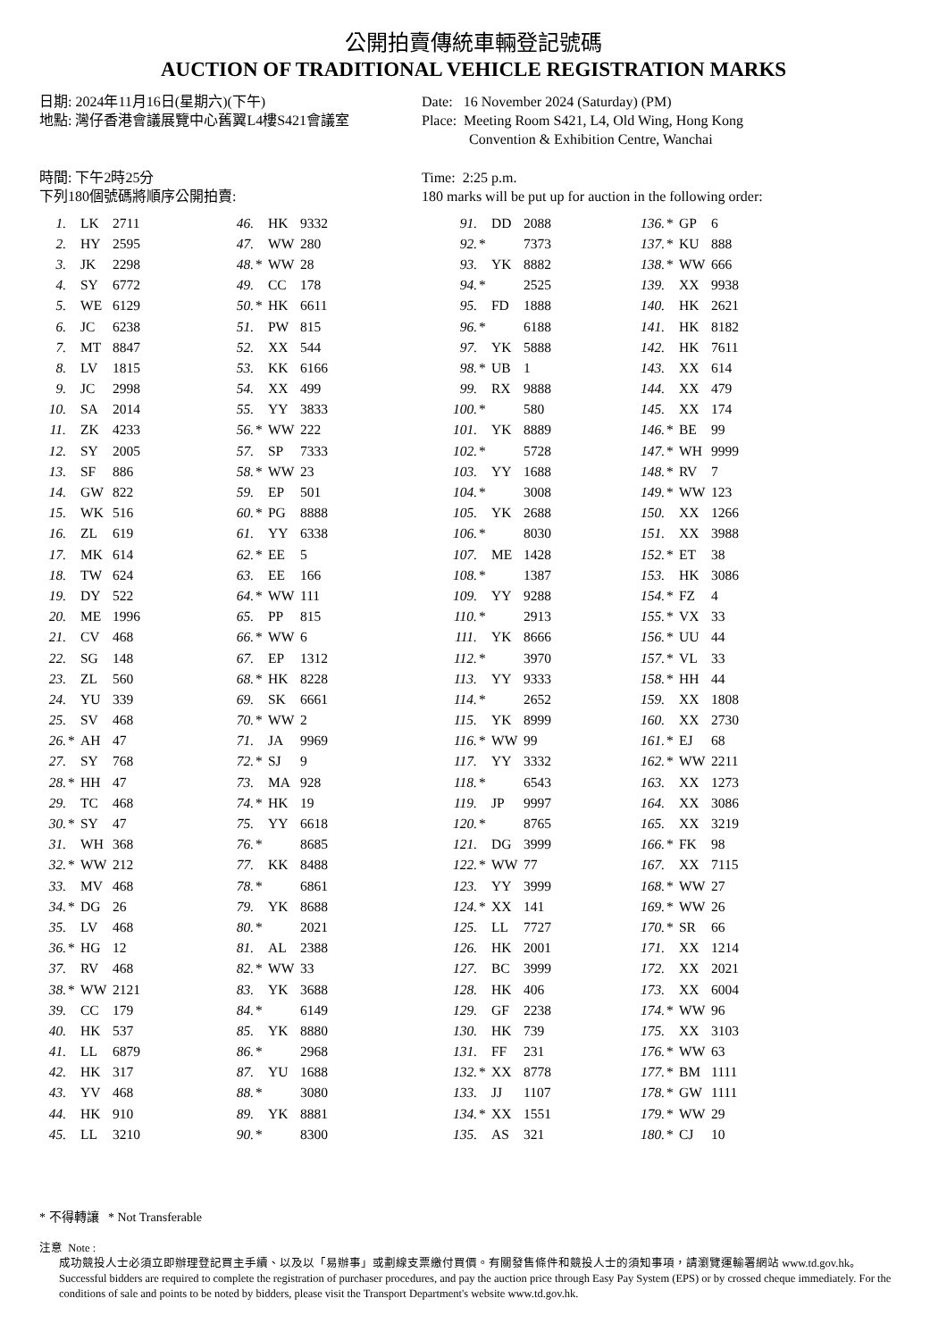公開拍賣傳統車輛登記號碼
AUCTION OF TRADITIONAL VEHICLE REGISTRATION MARKS
日期: 2024年11月16日(星期六)(下午)
地點: 灣仔香港會議展覽中心舊翼L4樓S421會議室
Date: 16 November 2024 (Saturday) (PM)
Place: Meeting Room S421, L4, Old Wing, Hong Kong
Convention & Exhibition Centre, Wanchai
時間: 下午2時25分
下列180個號碼將順序公開拍賣:
Time: 2:25 p.m.
180 marks will be put up for auction in the following order:
| 1. | | LK | 2711 | 46. | | HK | 9332 | 91. | | DD | 2088 | 136. | * | GP | 6 |
| 2. | | HY | 2595 | 47. | | WW | 280 | 92. | * | | 7373 | 137. | * | KU | 888 |
| 3. | | JK | 2298 | 48. | * | WW | 28 | 93. | | YK | 8882 | 138. | * | WW | 666 |
| 4. | | SY | 6772 | 49. | | CC | 178 | 94. | * | | 2525 | 139. | | XX | 9938 |
| 5. | | WE | 6129 | 50. | * | HK | 6611 | 95. | | FD | 1888 | 140. | | HK | 2621 |
| 6. | | JC | 6238 | 51. | | PW | 815 | 96. | * | | 6188 | 141. | | HK | 8182 |
| 7. | | MT | 8847 | 52. | | XX | 544 | 97. | | YK | 5888 | 142. | | HK | 7611 |
| 8. | | LV | 1815 | 53. | | KK | 6166 | 98. | * | UB | 1 | 143. | | XX | 614 |
| 9. | | JC | 2998 | 54. | | XX | 499 | 99. | | RX | 9888 | 144. | | XX | 479 |
| 10. | | SA | 2014 | 55. | | YY | 3833 | 100. | * | | 580 | 145. | | XX | 174 |
| 11. | | ZK | 4233 | 56. | * | WW | 222 | 101. | | YK | 8889 | 146. | * | BE | 99 |
| 12. | | SY | 2005 | 57. | | SP | 7333 | 102. | * | | 5728 | 147. | * | WH | 9999 |
| 13. | | SF | 886 | 58. | * | WW | 23 | 103. | | YY | 1688 | 148. | * | RV | 7 |
| 14. | | GW | 822 | 59. | | EP | 501 | 104. | * | | 3008 | 149. | * | WW | 123 |
| 15. | | WK | 516 | 60. | * | PG | 8888 | 105. | | YK | 2688 | 150. | | XX | 1266 |
| 16. | | ZL | 619 | 61. | | YY | 6338 | 106. | * | | 8030 | 151. | | XX | 3988 |
| 17. | | MK | 614 | 62. | * | EE | 5 | 107. | | ME | 1428 | 152. | * | ET | 38 |
| 18. | | TW | 624 | 63. | | EE | 166 | 108. | * | | 1387 | 153. | | HK | 3086 |
| 19. | | DY | 522 | 64. | * | WW | 111 | 109. | | YY | 9288 | 154. | * | FZ | 4 |
| 20. | | ME | 1996 | 65. | | PP | 815 | 110. | * | | 2913 | 155. | * | VX | 33 |
| 21. | | CV | 468 | 66. | * | WW | 6 | 111. | | YK | 8666 | 156. | * | UU | 44 |
| 22. | | SG | 148 | 67. | | EP | 1312 | 112. | * | | 3970 | 157. | * | VL | 33 |
| 23. | | ZL | 560 | 68. | * | HK | 8228 | 113. | | YY | 9333 | 158. | * | HH | 44 |
| 24. | | YU | 339 | 69. | | SK | 6661 | 114. | * | | 2652 | 159. | | XX | 1808 |
| 25. | | SV | 468 | 70. | * | WW | 2 | 115. | | YK | 8999 | 160. | | XX | 2730 |
| 26. | * | AH | 47 | 71. | | JA | 9969 | 116. | * | WW | 99 | 161. | * | EJ | 68 |
| 27. | | SY | 768 | 72. | * | SJ | 9 | 117. | | YY | 3332 | 162. | * | WW | 2211 |
| 28. | * | HH | 47 | 73. | | MA | 928 | 118. | * | | 6543 | 163. | | XX | 1273 |
| 29. | | TC | 468 | 74. | * | HK | 19 | 119. | | JP | 9997 | 164. | | XX | 3086 |
| 30. | * | SY | 47 | 75. | | YY | 6618 | 120. | * | | 8765 | 165. | | XX | 3219 |
| 31. | | WH | 368 | 76. | * | | 8685 | 121. | | DG | 3999 | 166. | * | FK | 98 |
| 32. | * | WW | 212 | 77. | | KK | 8488 | 122. | * | WW | 77 | 167. | | XX | 7115 |
| 33. | | MV | 468 | 78. | * | | 6861 | 123. | | YY | 3999 | 168. | * | WW | 27 |
| 34. | * | DG | 26 | 79. | | YK | 8688 | 124. | * | XX | 141 | 169. | * | WW | 26 |
| 35. | | LV | 468 | 80. | * | | 2021 | 125. | | LL | 7727 | 170. | * | SR | 66 |
| 36. | * | HG | 12 | 81. | | AL | 2388 | 126. | | HK | 2001 | 171. | | XX | 1214 |
| 37. | | RV | 468 | 82. | * | WW | 33 | 127. | | BC | 3999 | 172. | | XX | 2021 |
| 38. | * | WW | 2121 | 83. | | YK | 3688 | 128. | | HK | 406 | 173. | | XX | 6004 |
| 39. | | CC | 179 | 84. | * | | 6149 | 129. | | GF | 2238 | 174. | * | WW | 96 |
| 40. | | HK | 537 | 85. | | YK | 8880 | 130. | | HK | 739 | 175. | | XX | 3103 |
| 41. | | LL | 6879 | 86. | * | | 2968 | 131. | | FF | 231 | 176. | * | WW | 63 |
| 42. | | HK | 317 | 87. | | YU | 1688 | 132. | * | XX | 8778 | 177. | * | BM | 1111 |
| 43. | | YV | 468 | 88. | * | | 3080 | 133. | | JJ | 1107 | 178. | * | GW | 1111 |
| 44. | | HK | 910 | 89. | | YK | 8881 | 134. | * | XX | 1551 | 179. | * | WW | 29 |
| 45. | | LL | 3210 | 90. | * | | 8300 | 135. | | AS | 321 | 180. | * | CJ | 10 |
* 不得轉讓 * Not Transferable
注意 Note :
成功競投人士必須立即辦理登記買主手續、以及以「易辦事」或劃線支票繳付買價。有關發售條件和競投人士的須知事項，請瀏覽運輸署網站 www.td.gov.hk。
Successful bidders are required to complete the registration of purchaser procedures, and pay the auction price through Easy Pay System (EPS) or by crossed cheque immediately. For the conditions of sale and points to be noted by bidders, please visit the Transport Department's website www.td.gov.hk.